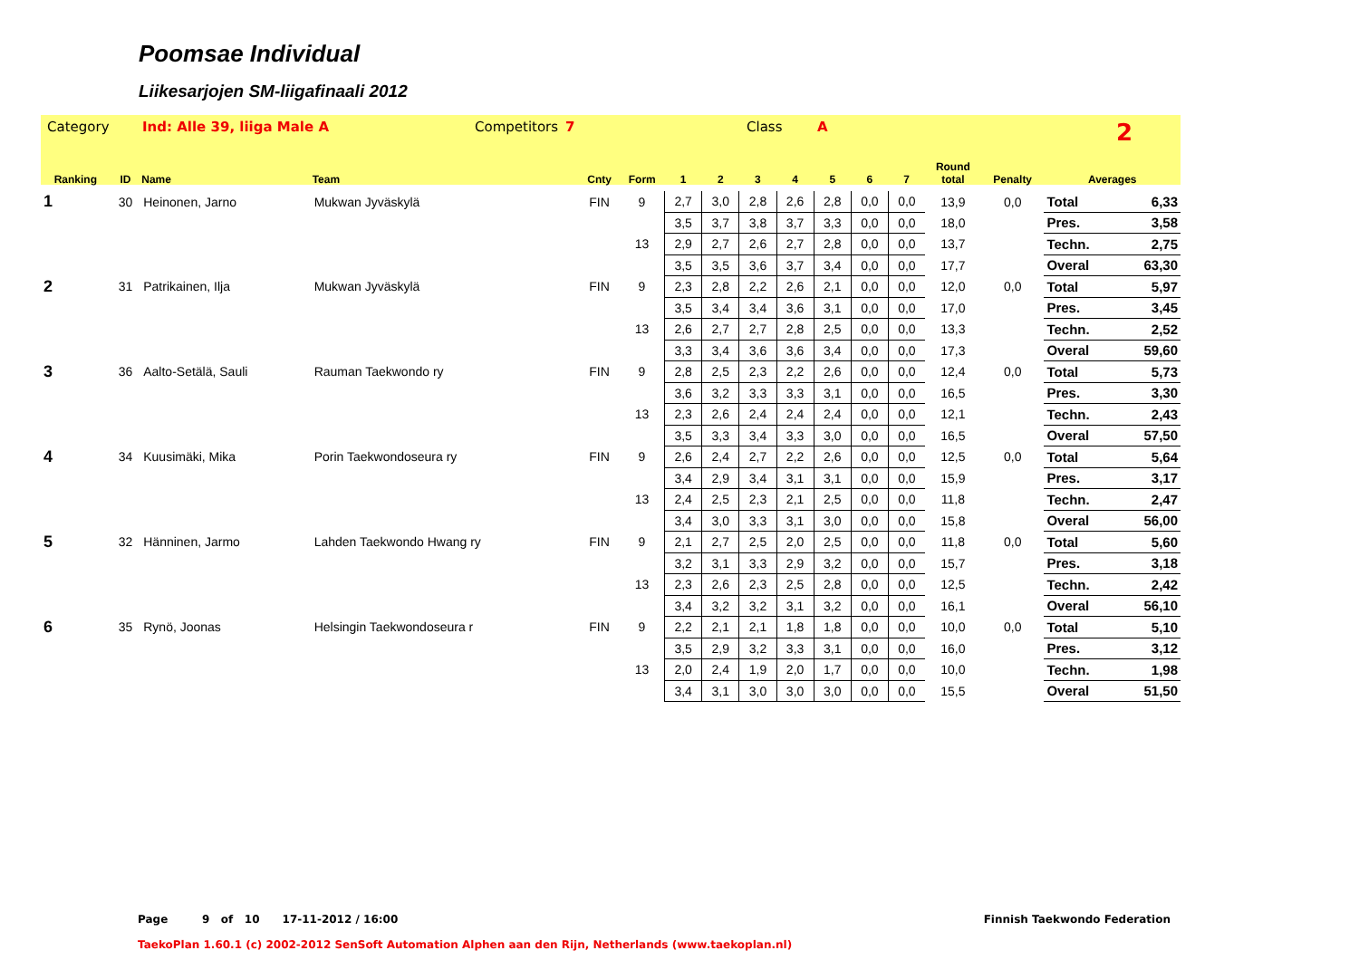Poomsae Individual
Liikesarjojen SM-liigafinaali 2012
Category Ind: Alle 39, liiga Male A Competitors 7 Class A 2
| Ranking | ID | Name | Team | Cnty | Form | 1 | 2 | 3 | 4 | 5 | 6 | 7 | Round total | Penalty | Averages | |
| --- | --- | --- | --- | --- | --- | --- | --- | --- | --- | --- | --- | --- | --- | --- | --- | --- |
| 1 | 30 | Heinonen, Jarno | Mukwan Jyväskylä | FIN | 9 | 2,7 | 3,0 | 2,8 | 2,6 | 2,8 | 0,0 | 0,0 | 13,9 | 0,0 | Total | 6,33 |
| | | | | | | 3,5 | 3,7 | 3,8 | 3,7 | 3,3 | 0,0 | 0,0 | 18,0 | | Pres. | 3,58 |
| | | | | | 13 | 2,9 | 2,7 | 2,6 | 2,7 | 2,8 | 0,0 | 0,0 | 13,7 | | Techn. | 2,75 |
| | | | | | | 3,5 | 3,5 | 3,6 | 3,7 | 3,4 | 0,0 | 0,0 | 17,7 | | Overal | 63,30 |
| 2 | 31 | Patrikainen, Ilja | Mukwan Jyväskylä | FIN | 9 | 2,3 | 2,8 | 2,2 | 2,6 | 2,1 | 0,0 | 0,0 | 12,0 | 0,0 | Total | 5,97 |
| | | | | | | 3,5 | 3,4 | 3,4 | 3,6 | 3,1 | 0,0 | 0,0 | 17,0 | | Pres. | 3,45 |
| | | | | | 13 | 2,6 | 2,7 | 2,7 | 2,8 | 2,5 | 0,0 | 0,0 | 13,3 | | Techn. | 2,52 |
| | | | | | | 3,3 | 3,4 | 3,6 | 3,6 | 3,4 | 0,0 | 0,0 | 17,3 | | Overal | 59,60 |
| 3 | 36 | Aalto-Setälä, Sauli | Rauman Taekwondo ry | FIN | 9 | 2,8 | 2,5 | 2,3 | 2,2 | 2,6 | 0,0 | 0,0 | 12,4 | 0,0 | Total | 5,73 |
| | | | | | | 3,6 | 3,2 | 3,3 | 3,3 | 3,1 | 0,0 | 0,0 | 16,5 | | Pres. | 3,30 |
| | | | | | 13 | 2,3 | 2,6 | 2,4 | 2,4 | 2,4 | 0,0 | 0,0 | 12,1 | | Techn. | 2,43 |
| | | | | | | 3,5 | 3,3 | 3,4 | 3,3 | 3,0 | 0,0 | 0,0 | 16,5 | | Overal | 57,50 |
| 4 | 34 | Kuusimäki, Mika | Porin Taekwondoseura ry | FIN | 9 | 2,6 | 2,4 | 2,7 | 2,2 | 2,6 | 0,0 | 0,0 | 12,5 | 0,0 | Total | 5,64 |
| | | | | | | 3,4 | 2,9 | 3,4 | 3,1 | 3,1 | 0,0 | 0,0 | 15,9 | | Pres. | 3,17 |
| | | | | | 13 | 2,4 | 2,5 | 2,3 | 2,1 | 2,5 | 0,0 | 0,0 | 11,8 | | Techn. | 2,47 |
| | | | | | | 3,4 | 3,0 | 3,3 | 3,1 | 3,0 | 0,0 | 0,0 | 15,8 | | Overal | 56,00 |
| 5 | 32 | Hänninen, Jarmo | Lahden Taekwondo Hwang ry | FIN | 9 | 2,1 | 2,7 | 2,5 | 2,0 | 2,5 | 0,0 | 0,0 | 11,8 | 0,0 | Total | 5,60 |
| | | | | | | 3,2 | 3,1 | 3,3 | 2,9 | 3,2 | 0,0 | 0,0 | 15,7 | | Pres. | 3,18 |
| | | | | | 13 | 2,3 | 2,6 | 2,3 | 2,5 | 2,8 | 0,0 | 0,0 | 12,5 | | Techn. | 2,42 |
| | | | | | | 3,4 | 3,2 | 3,2 | 3,1 | 3,2 | 0,0 | 0,0 | 16,1 | | Overal | 56,10 |
| 6 | 35 | Rynö, Joonas | Helsingin Taekwondoseura r | FIN | 9 | 2,2 | 2,1 | 2,1 | 1,8 | 1,8 | 0,0 | 0,0 | 10,0 | 0,0 | Total | 5,10 |
| | | | | | | 3,5 | 2,9 | 3,2 | 3,3 | 3,1 | 0,0 | 0,0 | 16,0 | | Pres. | 3,12 |
| | | | | | 13 | 2,0 | 2,4 | 1,9 | 2,0 | 1,7 | 0,0 | 0,0 | 10,0 | | Techn. | 1,98 |
| | | | | | | 3,4 | 3,1 | 3,0 | 3,0 | 3,0 | 0,0 | 0,0 | 15,5 | | Overal | 51,50 |
Page 9 of 10 17-11-2012 / 16:00 Finnish Taekwondo Federation
TaekoPlan 1.60.1 (c) 2002-2012 SenSoft Automation Alphen aan den Rijn, Netherlands (www.taekoplan.nl)